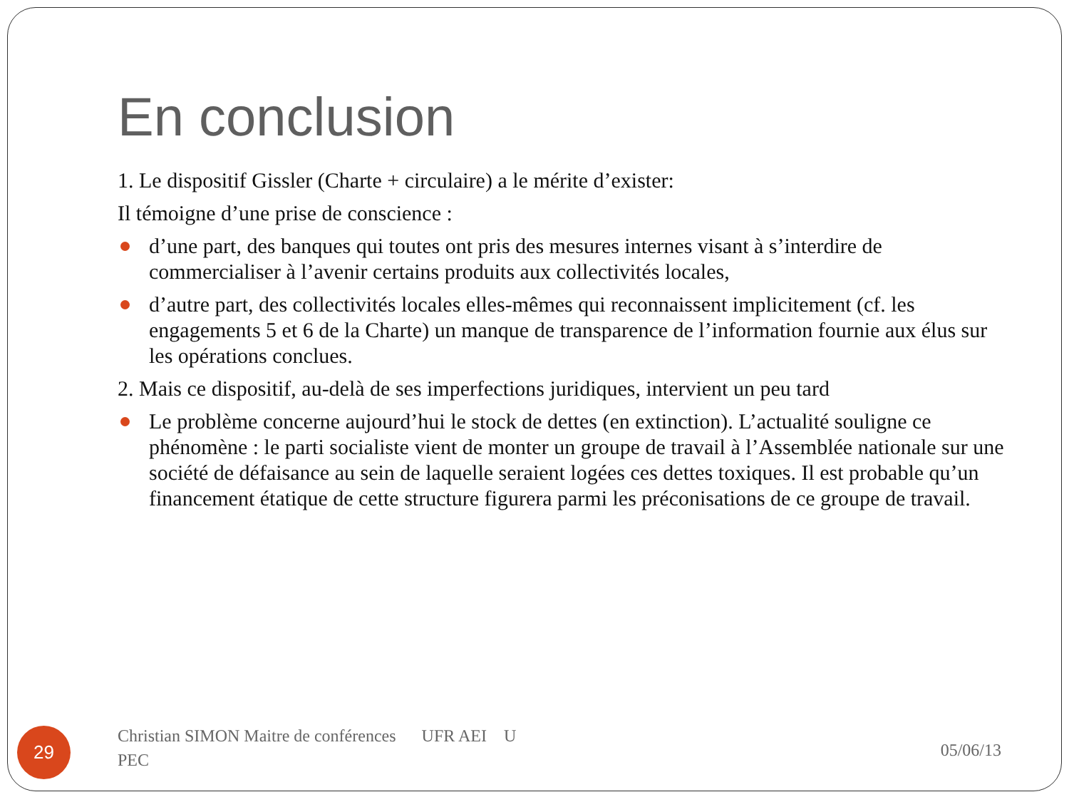En conclusion
1. Le dispositif Gissler (Charte + circulaire) a le mérite d’exister:
Il témoigne d’une prise de conscience :
d’une part, des banques qui toutes ont pris des mesures internes visant à s’interdire de commercialiser à l’avenir certains produits aux collectivités locales,
d’autre part, des collectivités locales elles-mêmes qui reconnaissent implicitement (cf. les engagements 5 et 6 de la Charte) un manque de transparence de l’information fournie aux élus sur les opérations conclues.
2. Mais ce dispositif, au-delà de ses imperfections juridiques, intervient un peu tard
Le problème concerne aujourd’hui le stock de dettes (en extinction). L’actualité souligne ce phénomène : le parti socialiste vient de monter un groupe de travail à l’Assemblée nationale sur une société de défaisance au sein de laquelle seraient logées ces dettes toxiques. Il est probable qu’un financement étatique de cette structure figurera parmi les préconisations de ce groupe de travail.
29
Christian SIMON Maitre de conférences UFR AEI U
PEC
05/06/13